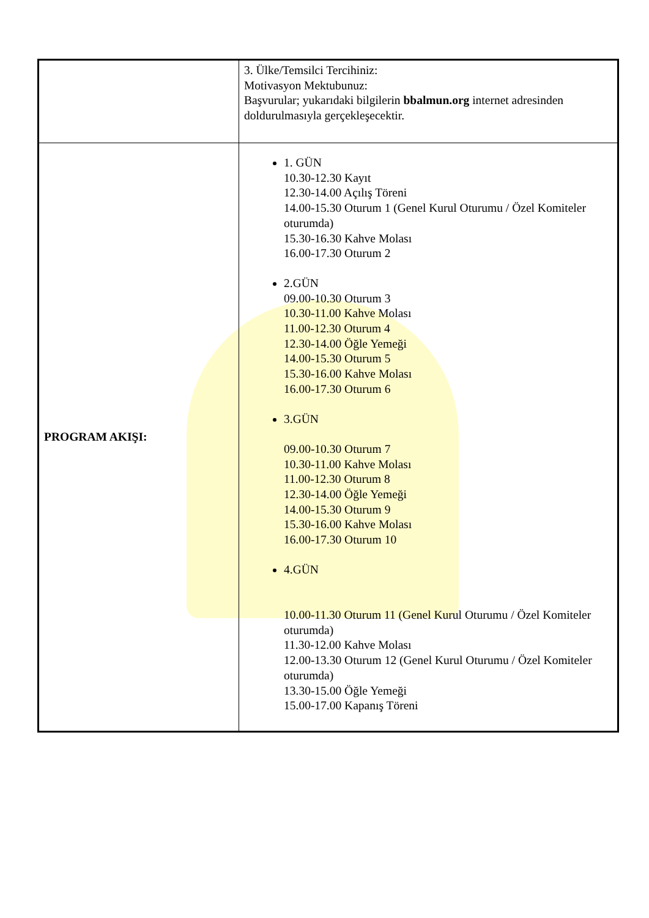| | 3. Ülke/Temsilci Tercihiniz: Motivasyon Mektubunuz: Başvurular; yukarıdaki bilgilerin bbalmun.org internet adresinden doldurulmasıyla gerçekleşecektir. |
| PROGRAM AKIŞI: | 1. GÜN 10.30-12.30 Kayıt 12.30-14.00 Açılış Töreni 14.00-15.30 Oturum 1 (Genel Kurul Oturumu / Özel Komiteler oturumda) 15.30-16.30 Kahve Molası 16.00-17.30 Oturum 2 2.GÜN 09.00-10.30 Oturum 3 10.30-11.00 Kahve Molası 11.00-12.30 Oturum 4 12.30-14.00 Öğle Yemeği 14.00-15.30 Oturum 5 15.30-16.00 Kahve Molası 16.00-17.30 Oturum 6 3.GÜN 09.00-10.30 Oturum 7 10.30-11.00 Kahve Molası 11.00-12.30 Oturum 8 12.30-14.00 Öğle Yemeği 14.00-15.30 Oturum 9 15.30-16.00 Kahve Molası 16.00-17.30 Oturum 10 4.GÜN 10.00-11.30 Oturum 11 (Genel Kurul Oturumu / Özel Komiteler oturumda) 11.30-12.00 Kahve Molası 12.00-13.30 Oturum 12 (Genel Kurul Oturumu / Özel Komiteler oturumda) 13.30-15.00 Öğle Yemeği 15.00-17.00 Kapanış Töreni |